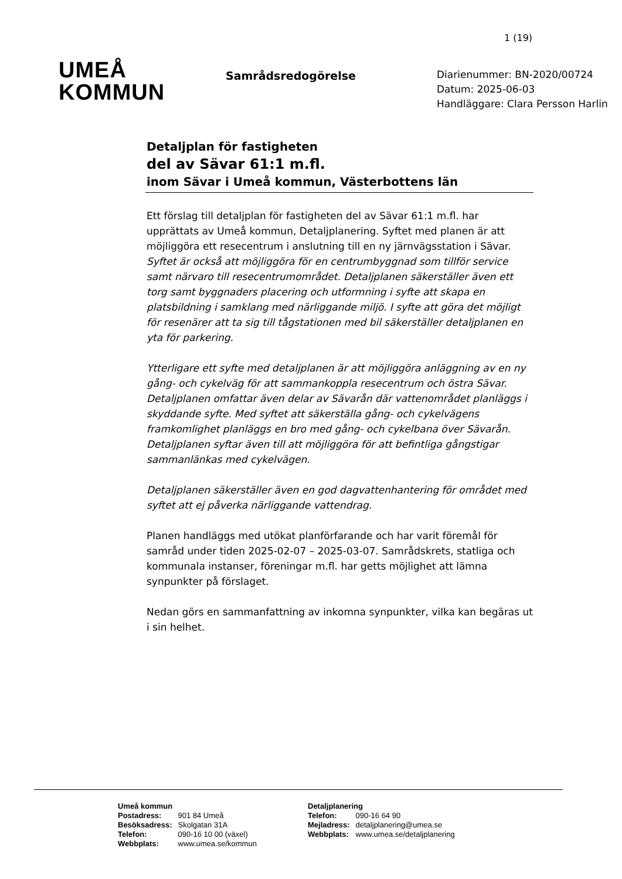1 (19)
UMEÅ
KOMMUN
Samrådsredogörelse
Diarienummer: BN-2020/00724
Datum: 2025-06-03
Handläggare: Clara Persson Harlin
Detaljplan för fastigheten
del av Sävar 61:1 m.fl.
inom Sävar i Umeå kommun, Västerbottens län
Ett förslag till detaljplan för fastigheten del av Sävar 61:1 m.fl. har upprättats av Umeå kommun, Detaljplanering. Syftet med planen är att möjliggöra ett resecentrum i anslutning till en ny järnvägsstation i Sävar. Syftet är också att möjliggöra för en centrumbyggnad som tillför service samt närvaro till resecentrumområdet. Detaljplanen säkerställer även ett torg samt byggnaders placering och utformning i syfte att skapa en platsbildning i samklang med närliggande miljö. I syfte att göra det möjligt för resenärer att ta sig till tågstationen med bil säkerställer detaljplanen en yta för parkering.
Ytterligare ett syfte med detaljplanen är att möjliggöra anläggning av en ny gång- och cykelväg för att sammankoppla resecentrum och östra Sävar. Detaljplanen omfattar även delar av Sävarån där vattenområdet planläggs i skyddande syfte. Med syftet att säkerställa gång- och cykelvägens framkomlighet planläggs en bro med gång- och cykelbana över Sävarån. Detaljplanen syftar även till att möjliggöra för att befintliga gångstigar sammanlänkas med cykelvägen.
Detaljplanen säkerställer även en god dagvattenhantering för området med syftet att ej påverka närliggande vattendrag.
Planen handläggs med utökat planförfarande och har varit föremål för samråd under tiden 2025-02-07 – 2025-03-07. Samrådskrets, statliga och kommunala instanser, föreningar m.fl. har getts möjlighet att lämna synpunkter på förslaget.
Nedan görs en sammanfattning av inkomna synpunkter, vilka kan begäras ut i sin helhet.
| Umeå kommun | |
| Postadress: | 901 84 Umeå |
| Besöksadress: | Skolgatan 31A |
| Telefon: | 090-16 10 00 (växel) |
| Webbplats: | www.umea.se/kommun |
| Detaljplanering | |
| Telefon: | 090-16 64 90 |
| Mejladress: | detaljplanering@umea.se |
| Webbplats: | www.umea.se/detaljplanering |